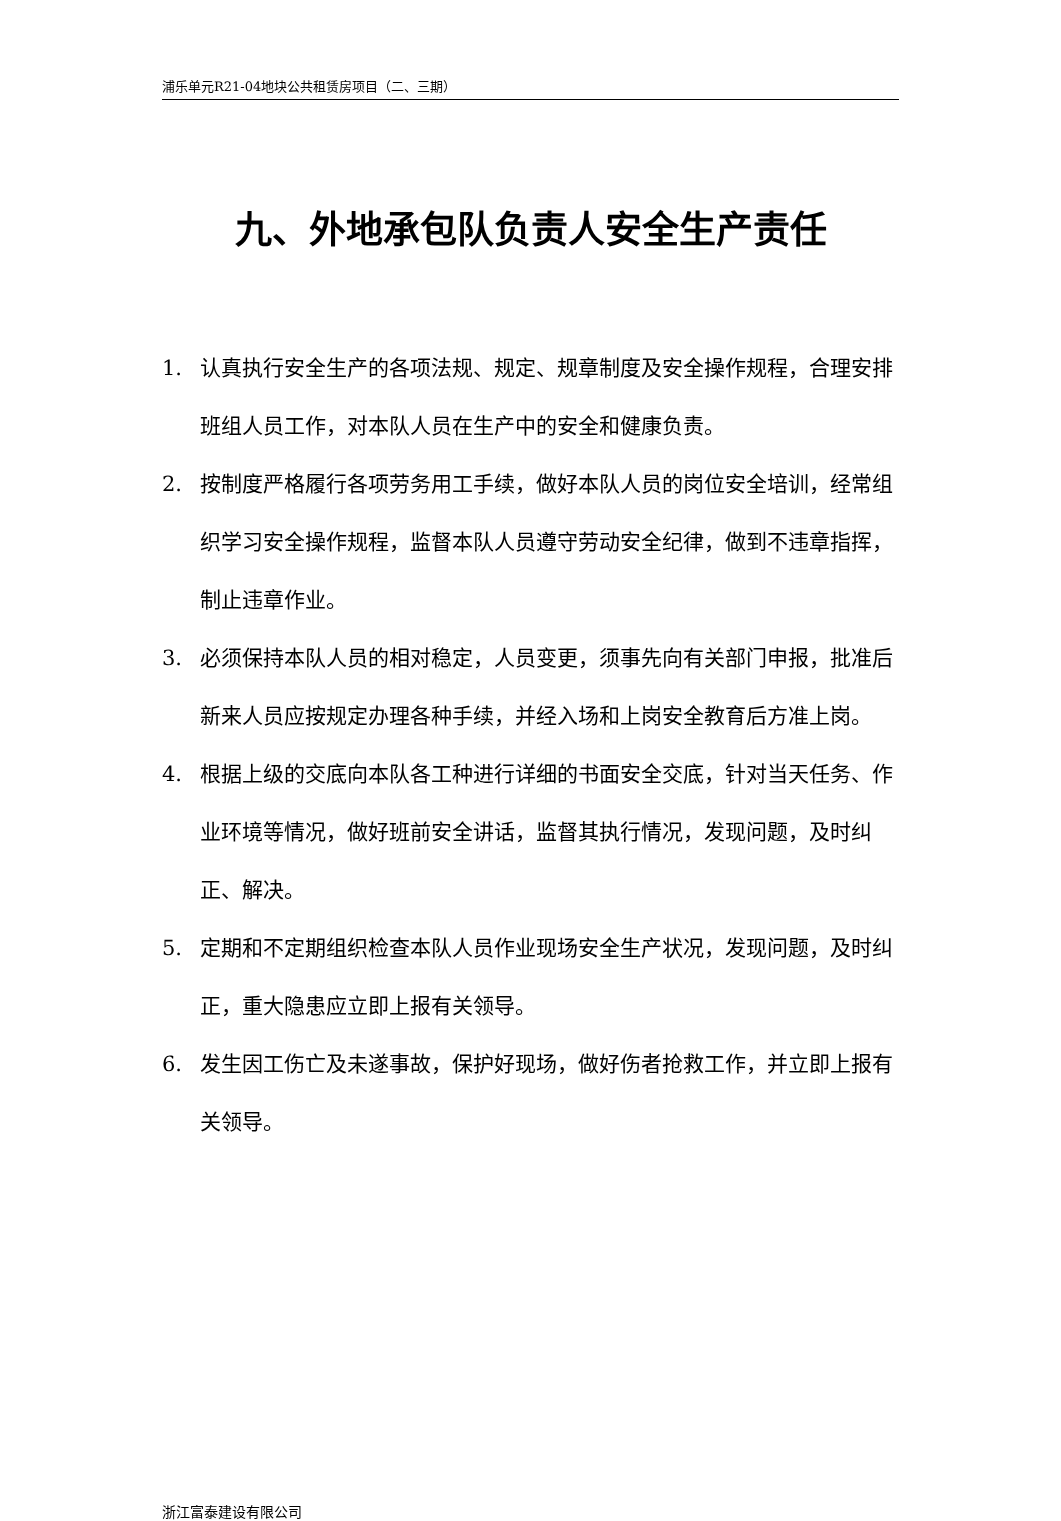浦乐单元R21-04地块公共租赁房项目（二、三期）
九、外地承包队负责人安全生产责任
1. 认真执行安全生产的各项法规、规定、规章制度及安全操作规程，合理安排班组人员工作，对本队人员在生产中的安全和健康负责。
2. 按制度严格履行各项劳务用工手续，做好本队人员的岗位安全培训，经常组织学习安全操作规程，监督本队人员遵守劳动安全纪律，做到不违章指挥，制止违章作业。
3. 必须保持本队人员的相对稳定，人员变更，须事先向有关部门申报，批准后新来人员应按规定办理各种手续，并经入场和上岗安全教育后方准上岗。
4. 根据上级的交底向本队各工种进行详细的书面安全交底，针对当天任务、作业环境等情况，做好班前安全讲话，监督其执行情况，发现问题，及时纠正、解决。
5. 定期和不定期组织检查本队人员作业现场安全生产状况，发现问题，及时纠正，重大隐患应立即上报有关领导。
6. 发生因工伤亡及未遂事故，保护好现场，做好伤者抢救工作，并立即上报有关领导。
浙江富泰建设有限公司